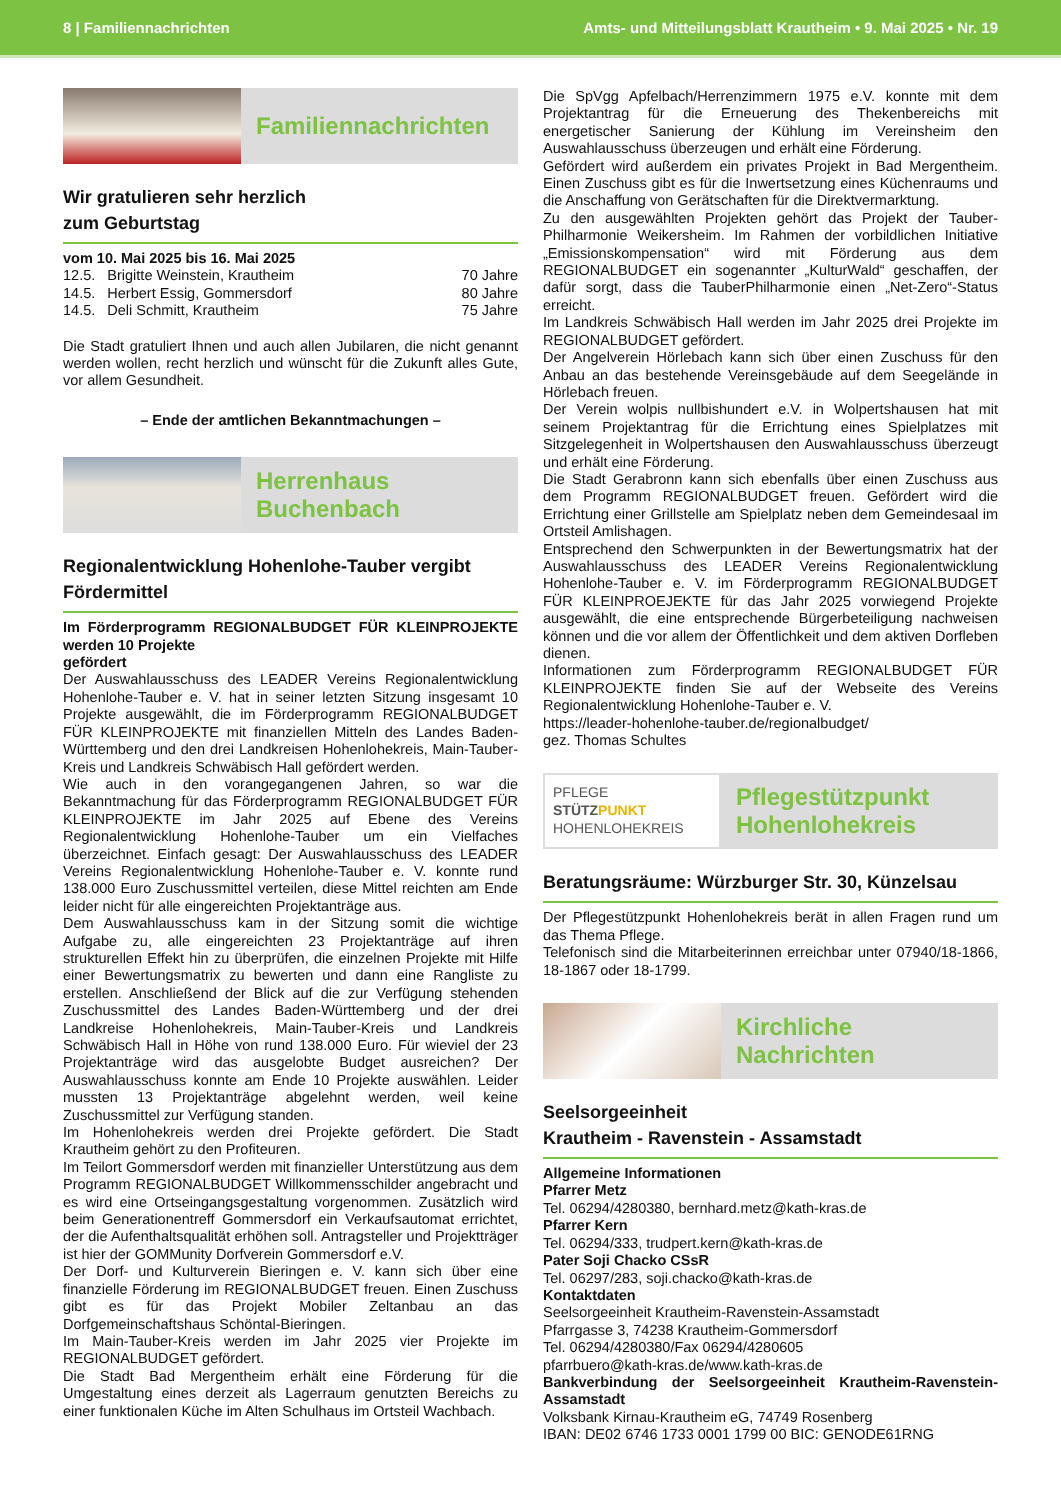8 | Familiennachrichten Amts- und Mitteilungsblatt Krautheim • 9. Mai 2025 • Nr. 19
Familiennachrichten
Wir gratulieren sehr herzlich
zum Geburtstag
vom 10. Mai 2025 bis 16. Mai 2025
12.5. Brigitte Weinstein, Krautheim 70 Jahre
14.5. Herbert Essig, Gommersdorf 80 Jahre
14.5. Deli Schmitt, Krautheim 75 Jahre
Die Stadt gratuliert Ihnen und auch allen Jubilaren, die nicht genannt werden wollen, recht herzlich und wünscht für die Zukunft alles Gute, vor allem Gesundheit.
– Ende der amtlichen Bekanntmachungen –
Herrenhaus
Buchenbach
Regionalentwicklung Hohenlohe-Tauber vergibt Fördermittel
Im Förderprogramm REGIONALBUDGET FÜR KLEINPROJEKTE werden 10 Projekte
gefördert
Der Auswahlausschuss des LEADER Vereins Regionalentwicklung Hohenlohe-Tauber e. V. hat in seiner letzten Sitzung insgesamt 10 Projekte ausgewählt, die im Förderprogramm REGIONALBUDGET FÜR KLEINPROJEKTE mit finanziellen Mitteln des Landes Baden-Württemberg und den drei Landkreisen Hohenlohekreis, Main-Tauber-Kreis und Landkreis Schwäbisch Hall gefördert werden.
Wie auch in den vorangegangenen Jahren, so war die Bekanntmachung für das Förderprogramm REGIONALBUDGET FÜR KLEINPROJEKTE im Jahr 2025 auf Ebene des Vereins Regionalentwicklung Hohenlohe-Tauber um ein Vielfaches überzeichnet. Einfach gesagt: Der Auswahlausschuss des LEADER Vereins Regionalentwicklung Hohenlohe-Tauber e. V. konnte rund 138.000 Euro Zuschussmittel verteilen, diese Mittel reichten am Ende leider nicht für alle eingereichten Projektanträge aus.
Dem Auswahlausschuss kam in der Sitzung somit die wichtige Aufgabe zu, alle eingereichten 23 Projektanträge auf ihren strukturellen Effekt hin zu überprüfen, die einzelnen Projekte mit Hilfe einer Bewertungsmatrix zu bewerten und dann eine Rangliste zu erstellen. Anschließend der Blick auf die zur Verfügung stehenden Zuschussmittel des Landes Baden-Württemberg und der drei Landkreise Hohenlohekreis, Main-Tauber-Kreis und Landkreis Schwäbisch Hall in Höhe von rund 138.000 Euro. Für wieviel der 23 Projektanträge wird das ausgelobte Budget ausreichen? Der Auswahlausschuss konnte am Ende 10 Projekte auswählen. Leider mussten 13 Projektanträge abgelehnt werden, weil keine Zuschussmittel zur Verfügung standen.
Im Hohenlohekreis werden drei Projekte gefördert. Die Stadt Krautheim gehört zu den Profiteuren.
Im Teilort Gommersdorf werden mit finanzieller Unterstützung aus dem Programm REGIONALBUDGET Willkommensschilder angebracht und es wird eine Ortseingangsgestaltung vorgenommen. Zusätzlich wird beim Generationentreff Gommersdorf ein Verkaufsautomat errichtet, der die Aufenthaltsqualität erhöhen soll. Antragsteller und Projektträger ist hier der GOMMunity Dorfverein Gommersdorf e.V.
Der Dorf- und Kulturverein Bieringen e. V. kann sich über eine finanzielle Förderung im REGIONALBUDGET freuen. Einen Zuschuss gibt es für das Projekt Mobiler Zeltanbau an das Dorfgemeinschaftshaus Schöntal-Bieringen.
Im Main-Tauber-Kreis werden im Jahr 2025 vier Projekte im REGIONALBUDGET gefördert.
Die Stadt Bad Mergentheim erhält eine Förderung für die Umgestaltung eines derzeit als Lagerraum genutzten Bereichs zu einer funktionalen Küche im Alten Schulhaus im Ortsteil Wachbach.
Die SpVgg Apfelbach/Herrenzimmern 1975 e.V. konnte mit dem Projektantrag für die Erneuerung des Thekenbereichs mit energetischer Sanierung der Kühlung im Vereinsheim den Auswahlausschuss überzeugen und erhält eine Förderung.
Gefördert wird außerdem ein privates Projekt in Bad Mergentheim. Einen Zuschuss gibt es für die Inwertsetzung eines Küchenraums und die Anschaffung von Gerätschaften für die Direktvermarktung.
Zu den ausgewählten Projekten gehört das Projekt der Tauber-Philharmonie Weikersheim. Im Rahmen der vorbildlichen Initiative „Emissionskompensation“ wird mit Förderung aus dem REGIONALBUDGET ein sogenannter „KulturWald“ geschaffen, der dafür sorgt, dass die TauberPhilharmonie einen „Net-Zero“-Status erreicht.
Im Landkreis Schwäbisch Hall werden im Jahr 2025 drei Projekte im REGIONALBUDGET gefördert.
Der Angelverein Hörlebach kann sich über einen Zuschuss für den Anbau an das bestehende Vereinsgebäude auf dem Seegelände in Hörlebach freuen.
Der Verein wolpis nullbishundert e.V. in Wolpertshausen hat mit seinem Projektantrag für die Errichtung eines Spielplatzes mit Sitzgelegenheit in Wolpertshausen den Auswahlausschuss überzeugt und erhält eine Förderung.
Die Stadt Gerabronn kann sich ebenfalls über einen Zuschuss aus dem Programm REGIONALBUDGET freuen. Gefördert wird die Errichtung einer Grillstelle am Spielplatz neben dem Gemeindesaal im Ortsteil Amlishagen.
Entsprechend den Schwerpunkten in der Bewertungsmatrix hat der Auswahlausschuss des LEADER Vereins Regionalentwicklung Hohenlohe-Tauber e. V. im Förderprogramm REGIONALBUDGET FÜR KLEINPROEJEKTE für das Jahr 2025 vorwiegend Projekte ausgewählt, die eine entsprechende Bürgerbeteiligung nachweisen können und die vor allem der Öffentlichkeit und dem aktiven Dorfleben dienen.
Informationen zum Förderprogramm REGIONALBUDGET FÜR KLEINPROJEKTE finden Sie auf der Webseite des Vereins Regionalentwicklung Hohenlohe-Tauber e. V.
https://leader-hohenlohe-tauber.de/regionalbudget/
gez. Thomas Schultes
PFLEGE
STÜTZPUNKT
HOHENLOHEKREIS
Pflegestützpunkt
Hohenlohekreis
Beratungsräume: Würzburger Str. 30, Künzelsau
Der Pflegestützpunkt Hohenlohekreis berät in allen Fragen rund um das Thema Pflege.
Telefonisch sind die Mitarbeiterinnen erreichbar unter 07940/18-1866, 18-1867 oder 18-1799.
Kirchliche
Nachrichten
Seelsorgeeinheit
Krautheim - Ravenstein - Assamstadt
Allgemeine Informationen
Pfarrer Metz
Tel. 06294/4280380, bernhard.metz@kath-kras.de
Pfarrer Kern
Tel. 06294/333, trudpert.kern@kath-kras.de
Pater Soji Chacko CSsR
Tel. 06297/283, soji.chacko@kath-kras.de
Kontaktdaten
Seelsorgeeinheit Krautheim-Ravenstein-Assamstadt
Pfarrgasse 3, 74238 Krautheim-Gommersdorf
Tel. 06294/4280380/Fax 06294/4280605
pfarrbuero@kath-kras.de/www.kath-kras.de
Bankverbindung der Seelsorgeeinheit Krautheim-Ravenstein-Assamstadt
Volksbank Kirnau-Krautheim eG, 74749 Rosenberg
IBAN: DE02 6746 1733 0001 1799 00 BIC: GENODE61RNG